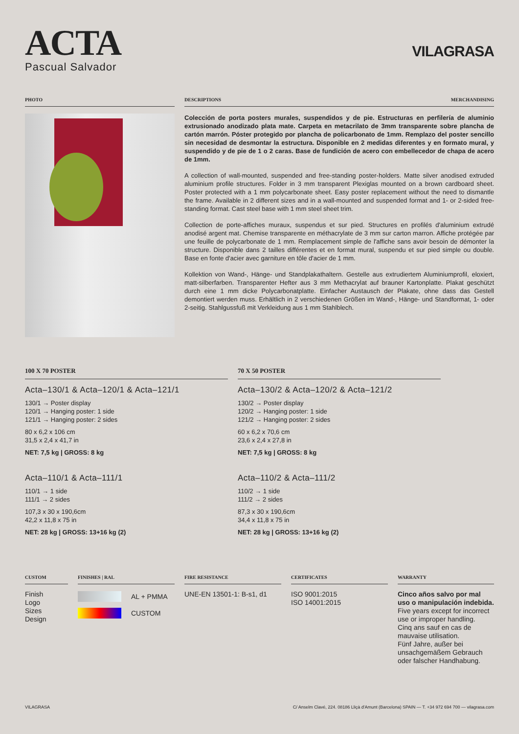ACTA
Pascual Salvador
VILAGRASA
PHOTO DESCRIPTIONS MERCHANDISING
Colección de porta posters murales, suspendidos y de pie. Estructuras en perfilería de aluminio extrusionado anodizado plata mate. Carpeta en metacrilato de 3mm transparente sobre plancha de cartón marrón. Póster protegido por plancha de policarbonato de 1mm. Remplazo del poster sencillo sin necesidad de desmontar la estructura. Disponible en 2 medidas diferentes y en formato mural, y suspendido y de pie de 1 o 2 caras. Base de fundición de acero con embellecedor de chapa de acero de 1mm.
A collection of wall-mounted, suspended and free-standing poster-holders. Matte silver anodised extruded aluminium profile structures. Folder in 3 mm transparent Plexiglas mounted on a brown cardboard sheet. Poster protected with a 1 mm polycarbonate sheet. Easy poster replacement without the need to dismantle the frame. Available in 2 different sizes and in a wall-mounted and suspended format and 1- or 2-sided free-standing format. Cast steel base with 1 mm steel sheet trim.
Collection de porte-affiches muraux, suspendus et sur pied. Structures en profilés d'aluminium extrudé anodisé argent mat. Chemise transparente en méthacrylate de 3 mm sur carton marron. Affiche protégée par une feuille de polycarbonate de 1 mm. Remplacement simple de l'affiche sans avoir besoin de démonter la structure. Disponible dans 2 tailles différentes et en format mural, suspendu et sur pied simple ou double. Base en fonte d'acier avec garniture en tôle d'acier de 1 mm.
Kollektion von Wand-, Hänge- und Standplakathaltern. Gestelle aus extrudiertem Aluminiumprofil, eloxiert, matt-silberfarben. Transparenter Hefter aus 3 mm Methacrylat auf brauner Kartonplatte. Plakat geschützt durch eine 1 mm dicke Polycarbonatplatte. Einfacher Austausch der Plakate, ohne dass das Gestell demontiert werden muss. Erhältlich in 2 verschiedenen Größen im Wand-, Hänge- und Standformat, 1- oder 2-seitig. Stahlgussfuß mit Verkleidung aus 1 mm Stahlblech.
100 X 70 POSTER
Acta–130/1 & Acta–120/1 & Acta–121/1
130/1 → Poster display
120/1 → Hanging poster: 1 side
121/1 → Hanging poster: 2 sides
80 x 6,2 x 106 cm
31,5 x 2,4 x 41,7 in
NET: 7,5 kg | GROSS: 8 kg
Acta–110/1 & Acta–111/1
110/1 → 1 side
111/1 → 2 sides
107,3 x 30 x 190,6cm
42,2 x 11,8 x 75 in
NET: 28 kg | GROSS: 13+16 kg (2)
70 X 50 POSTER
Acta–130/2 & Acta–120/2 & Acta–121/2
130/2 → Poster display
120/2 → Hanging poster: 1 side
121/2 → Hanging poster: 2 sides
60 x 6,2 x 70,6 cm
23,6 x 2,4 x 27,8 in
NET: 7,5 kg | GROSS: 8 kg
Acta–110/2 & Acta–111/2
110/2 → 1 side
111/2 → 2 sides
87,3 x 30 x 190,6cm
34,4 x 11,8 x 75 in
NET: 28 kg | GROSS: 13+16 kg (2)
CUSTOM
Finish
Logo
Sizes
Design
FINISHES | RAL
AL + PMMA
CUSTOM
FIRE RESISTANCE
UNE-EN 13501-1: B-s1, d1
CERTIFICATES
ISO 9001:2015
ISO 14001:2015
WARRANTY
Cinco años salvo por mal uso o manipulación indebida.
Five years except for incorrect use or improper handling.
Cinq ans sauf en cas de mauvaise utilisation.
Fünf Jahre, außer bei unsachgemäßem Gebrauch oder falscher Handhabung.
VILAGRASA C/ Anselm Clavé, 224. 08186 Lliçà d'Amunt (Barcelona) SPAIN — T. +34 972 694 700 — vilagrasa.com